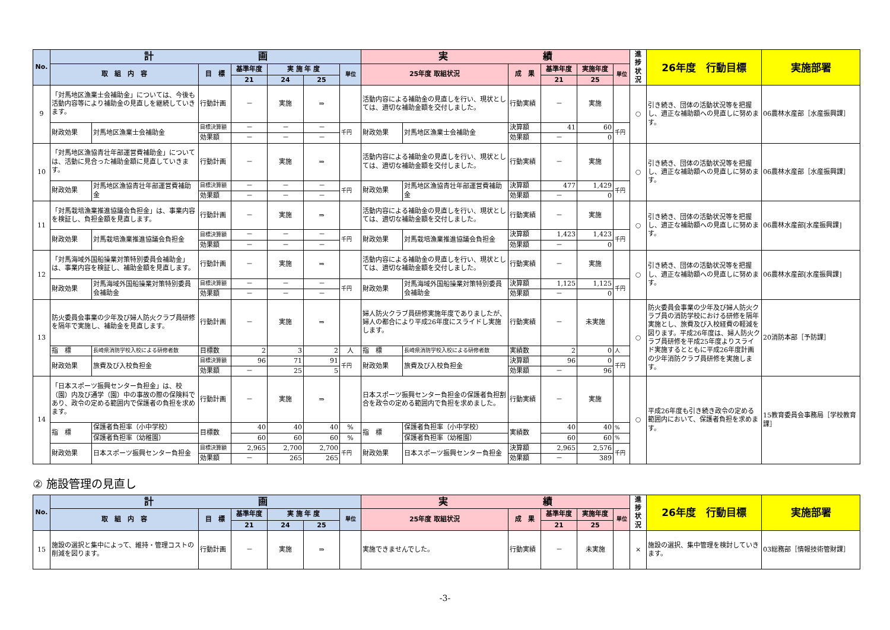| No. | 計 画 | | | | | | | 実 績 | | | | | | 進 捗 状 況 | 26年度 行動目標 | 実施部署 |
| --- | --- | --- | --- | --- | --- | --- | --- | --- | --- | --- | --- | --- | --- | --- | --- | --- |
| | 取 組 内 容 | | 目 標 | 基準年度 | 実 施 年 度 | | 単位 | 25年度 取組状況 | | 成 果 | 基準年度 | 実施年度 | 単位 | | | |
| | | | | 21 | 24 | 25 | | | | | 21 | 25 | | | | |
| 9 | 「対馬地区漁業士会補助金」については、今後も活動内容等により補助金の見直しを継続していきます。 | | 行動計画 | － | 実施 | ⇒ | | 活動内容による補助金の見直しを行い、現状としては、適切な補助金額を交付しました。 | | 行動実績 | － | 実施 | | ○ | 引き続き、団体の活動状況等を把握し、適正な補助額への見直しに努めます。 | 06農林水産部［水産振興課］ |
| | 財政効果 | 対馬地区漁業士会補助金 | 目標決算額 | － | － | － | 千円 | 財政効果 | 対馬地区漁業士会補助金 | 決算額 | 41 | 60 | 千円 | | | |
| | | | 効果額 | － | － | － | | | | 効果額 | － | 0 | | | | |
| 10 | 「対馬地区漁協青壮年部運営費補助金」については、活動に見合った補助金額に見直していきます。 | | 行動計画 | － | 実施 | ⇒ | | 活動内容による補助金の見直しを行い、現状としては、適切な補助金額を交付しました。 | | 行動実績 | － | 実施 | | ○ | 引き続き、団体の活動状況等を把握し、適正な補助額への見直しに努めます。 | 06農林水産部［水産振興課］ |
| | 財政効果 | 対馬地区漁協青壮年部運営費補助金 | 目標決算額 | － | － | － | 千円 | 財政効果 | 対馬地区漁協青壮年部運営費補助金 | 決算額 | 477 | 1,429 | 千円 | | | |
| | | | 効果額 | － | － | － | | | | 効果額 | － | 0 | | | | |
| 11 | 「対馬栽培漁業推進協議会負担金」は、事業内容を検証し、負担金額を見直します。 | | 行動計画 | － | 実施 | ⇒ | | 活動内容による補助金の見直しを行い、現状としては、適切な補助金額を交付しました。 | | 行動実績 | － | 実施 | | ○ | 引き続き、団体の活動状況等を把握し、適正な補助額への見直しに努めます。 | 06農林水産部[水産振興課] |
| | 財政効果 | 対馬栽培漁業推進協議会負担金 | 目標決算額 | － | － | － | 千円 | 財政効果 | 対馬栽培漁業推進協議会負担金 | 決算額 | 1,423 | 1,423 | 千円 | | | |
| | | | 効果額 | － | － | － | | | | 効果額 | － | 0 | | | | |
| 12 | 「対馬海域外国船操業対策特別委員会補助金」は、事業内容を検証し、補助金額を見直します。 | | 行動計画 | － | 実施 | ⇒ | | 活動内容による補助金の見直しを行い、現状としては、適切な補助金額を交付しました。 | | 行動実績 | － | 実施 | | ○ | 引き続き、団体の活動状況等を把握し、適正な補助額への見直しに努めます。 | 06農林水産部[水産振興課] |
| | 財政効果 | 対馬海域外国船操業対策特別委員会補助金 | 目標決算額 | － | － | － | 千円 | 財政効果 | 対馬海域外国船操業対策特別委員会補助金 | 決算額 | 1,125 | 1,125 | 千円 | | | |
| | | | 効果額 | － | － | － | | | | 効果額 | － | 0 | | | | |
| 13 | 防火委員会事業の少年及び婦人防火クラブ員研修を隔年で実施し、補助金を見直します。 | | 行動計画 | － | 実施 | ⇒ | | 婦人防火クラブ員研修実施年度でありましたが、婦人の都合により平成26年度にスライドし実施します。 | | 行動実績 | － | 未実施 | | ○ | 防火委員会事業の少年及び婦人防火クラブ員の消防学校における研修を隔年実施とし、旅費及び入校経費の軽減を図ります。平成26年度は、婦人防火クラブ員研修を平成25年度よりスライド実施するとともに平成26年度計画の少年消防クラブ員研修を実施します。 | 20消防本部［予防課］ |
| | 指 標 | 長崎県消防学校入校による研修者数 | 目標数 | 2 | 3 | 2 | 人 | 指 標 | 長崎県消防学校入校による研修者数 | 実績数 | 2 | 0 | 人 | | | |
| | 財政効果 | 旅費及び入校負担金 | 目標決算額 | 96 | 71 | 91 | 千円 | 財政効果 | 旅費及び入校負担金 | 決算額 | 96 | 0 | 千円 | | | |
| | | | 効果額 | － | 25 | 5 | | | | 効果額 | － | 96 | | | | |
| 14 | 「日本スポーツ振興センター負担金」は、校（園）内及び通学（園）中の事故の際の保険料であり、政令の定める範囲内で保護者の負担を求めます。 | | 行動計画 | － | 実施 | ⇒ | | 日本スポーツ振興センター負担金の保護者負担割合を政令の定める範囲内で負担を求めました。 | | 行動実績 | － | 実施 | | ○ | 平成26年度も引き続き政令の定める範囲内において、保護者負担を求めます。 | 15教育委員会事務局［学校教育課］ |
| | 指 標 | 保護者負担率（小中学校） | 目標数 | 40 | 40 | 40 | % | 指 標 | 保護者負担率（小中学校） | 実績数 | 40 | 40 | % | | | |
| | | 保護者負担率（幼稚園） | | 60 | 60 | 60 | % | | 保護者負担率（幼稚園） | | 60 | 60 | % | | | |
| | 財政効果 | 日本スポーツ振興センター負担金 | 目標決算額 | 2,965 | 2,700 | 2,700 | 千円 | 財政効果 | 日本スポーツ振興センター負担金 | 決算額 | 2,965 | 2,576 | 千円 | | | |
| | | | 効果額 | － | 265 | 265 | | | | 効果額 | － | 389 | | | | |
② 施設管理の見直し
| No. | 計 画 | | | | | | 実 績 | | | | | 進 捗 状 況 | 26年度 行動目標 | 実施部署 |
| --- | --- | --- | --- | --- | --- | --- | --- | --- | --- | --- | --- | --- | --- | --- |
| | 取 組 内 容 | 目 標 | 基準年度 | 実 施 年 度 | | 単位 | 25年度 取組状況 | 成 果 | 基準年度 | 実施年度 | 単位 | | | |
| | | | 21 | 24 | 25 | | | | 21 | 25 | | | | |
| 15 | 施設の選択と集中によって、維持・管理コストの削減を図ります。 | 行動計画 | － | 実施 | ⇒ | | 実施できませんでした。 | 行動実績 | － | 未実施 | | × | 施設の選択、集中管理を検討していきます。 | 03総務部［情報技術管財課］ |
-3-